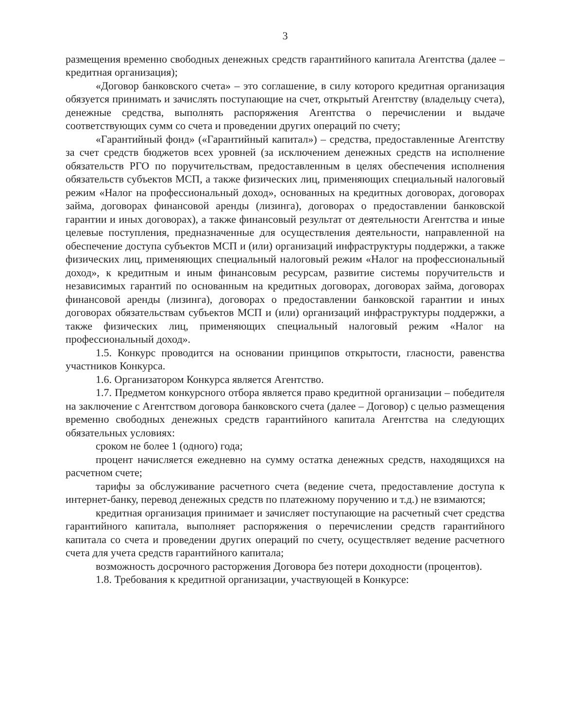3
размещения временно свободных денежных средств гарантийного капитала Агентства (далее – кредитная организация);
«Договор банковского счета» – это соглашение, в силу которого кредитная организация обязуется принимать и зачислять поступающие на счет, открытый Агентству (владельцу счета), денежные средства, выполнять распоряжения Агентства о перечислении и выдаче соответствующих сумм со счета и проведении других операций по счету;
«Гарантийный фонд» («Гарантийный капитал») – средства, предоставленные Агентству за счет средств бюджетов всех уровней (за исключением денежных средств на исполнение обязательств РГО по поручительствам, предоставленным в целях обеспечения исполнения обязательств субъектов МСП, а также физических лиц, применяющих специальный налоговый режим «Налог на профессиональный доход», основанных на кредитных договорах, договорах займа, договорах финансовой аренды (лизинга), договорах о предоставлении банковской гарантии и иных договорах), а также финансовый результат от деятельности Агентства и иные целевые поступления, предназначенные для осуществления деятельности, направленной на обеспечение доступа субъектов МСП и (или) организаций инфраструктуры поддержки, а также физических лиц, применяющих специальный налоговый режим «Налог на профессиональный доход», к кредитным и иным финансовым ресурсам, развитие системы поручительств и независимых гарантий по основанным на кредитных договорах, договорах займа, договорах финансовой аренды (лизинга), договорах о предоставлении банковской гарантии и иных договорах обязательствам субъектов МСП и (или) организаций инфраструктуры поддержки, а также физических лиц, применяющих специальный налоговый режим «Налог на профессиональный доход».
1.5. Конкурс проводится на основании принципов открытости, гласности, равенства участников Конкурса.
1.6. Организатором Конкурса является Агентство.
1.7. Предметом конкурсного отбора является право кредитной организации – победителя на заключение с Агентством договора банковского счета (далее – Договор) с целью размещения временно свободных денежных средств гарантийного капитала Агентства на следующих обязательных условиях:
сроком не более 1 (одного) года;
процент начисляется ежедневно на сумму остатка денежных средств, находящихся на расчетном счете;
тарифы за обслуживание расчетного счета (ведение счета, предоставление доступа к интернет-банку, перевод денежных средств по платежному поручению и т.д.) не взимаются;
кредитная организация принимает и зачисляет поступающие на расчетный счет средства гарантийного капитала, выполняет распоряжения о перечислении средств гарантийного капитала со счета и проведении других операций по счету, осуществляет ведение расчетного счета для учета средств гарантийного капитала;
возможность досрочного расторжения Договора без потери доходности (процентов).
1.8. Требования к кредитной организации, участвующей в Конкурсе: